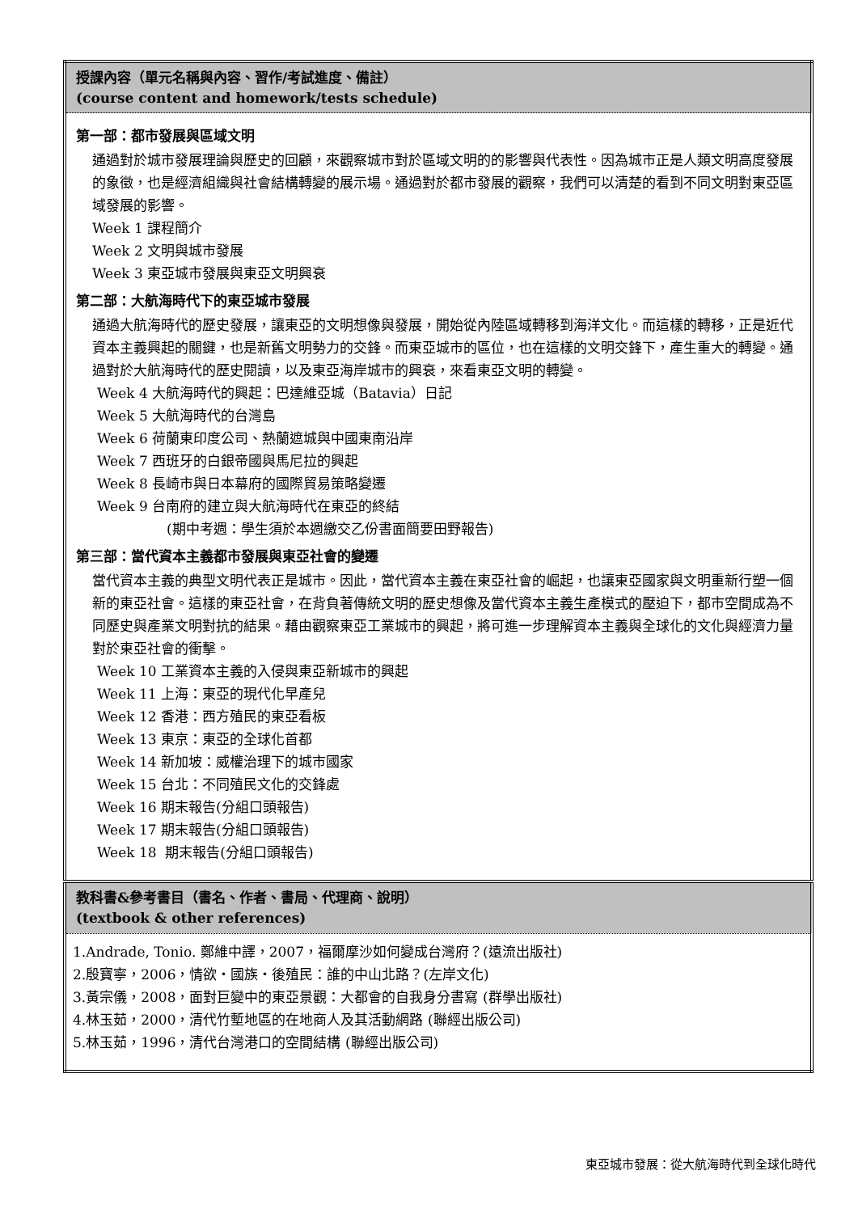| 授課內容（單元名稱與內容、習作/考試進度、備註） (course content and homework/tests schedule) |
| --- |
| 第一部：都市發展與區域文明 通過對於城市發展理論與歷史的回顧，來觀察城市對於區域文明的的影響與代表性。因為城市正是人類文明高度發展的象徵，也是經濟組織與社會結構轉變的展示場。通過對於都市發展的觀察，我們可以清楚的看到不同文明對東亞區域發展的影響。 Week 1 課程簡介 Week 2 文明與城市發展 Week 3 東亞城市發展與東亞文明興衰 第二部：大航海時代下的東亞城市發展 通過大航海時代的歷史發展，讓東亞的文明想像與發展，開始從內陸區域轉移到海洋文化。而這樣的轉移，正是近代資本主義興起的關鍵，也是新舊文明勢力的交鋒。而東亞城市的區位，也在這樣的文明交鋒下，產生重大的轉變。通過對於大航海時代的歷史閱讀，以及東亞海岸城市的興衰，來看東亞文明的轉變。 Week 4 大航海時代的興起：巴達維亞城（Batavia）日記 Week 5 大航海時代的台灣島 Week 6 荷蘭東印度公司、熱蘭遮城與中國東南沿岸 Week 7 西班牙的白銀帝國與馬尼拉的興起 Week 8 長崎市與日本幕府的國際貿易策略變遷 Week 9 台南府的建立與大航海時代在東亞的終結 (期中考週：學生須於本週繳交乙份書面簡要田野報告) 第三部：當代資本主義都市發展與東亞社會的變遷 當代資本主義的典型文明代表正是城市。因此，當代資本主義在東亞社會的崛起，也讓東亞國家與文明重新行塑一個新的東亞社會。這樣的東亞社會，在背負著傳統文明的歷史想像及當代資本主義生產模式的壓迫下，都市空間成為不同歷史與產業文明對抗的結果。藉由觀察東亞工業城市的興起，將可進一步理解資本主義與全球化的文化與經濟力量對於東亞社會的衝擊。 Week 10 工業資本主義的入侵與東亞新城市的興起 Week 11 上海：東亞的現代化早產兒 Week 12 香港：西方殖民的東亞看板 Week 13 東京：東亞的全球化首都 Week 14 新加坡：威權治理下的城市國家 Week 15 台北：不同殖民文化的交鋒處 Week 16 期末報告(分組口頭報告) Week 17 期末報告(分組口頭報告) Week 18 期末報告(分組口頭報告) |
| 教科書&參考書目（書名、作者、書局、代理商、說明） (textbook & other references) |
| 1.Andrade, Tonio. 鄭維中譯，2007，福爾摩沙如何變成台灣府？(遠流出版社) 2.殷寶寧，2006，情欲‧國族‧後殖民：誰的中山北路？(左岸文化) 3.黃宗儀，2008，面對巨變中的東亞景觀：大都會的自我身分書寫 (群學出版社) 4.林玉茹，2000，清代竹塹地區的在地商人及其活動網路 (聯經出版公司) 5.林玉茹，1996，清代台灣港口的空間結構 (聯經出版公司) |
東亞城市發展：從大航海時代到全球化時代